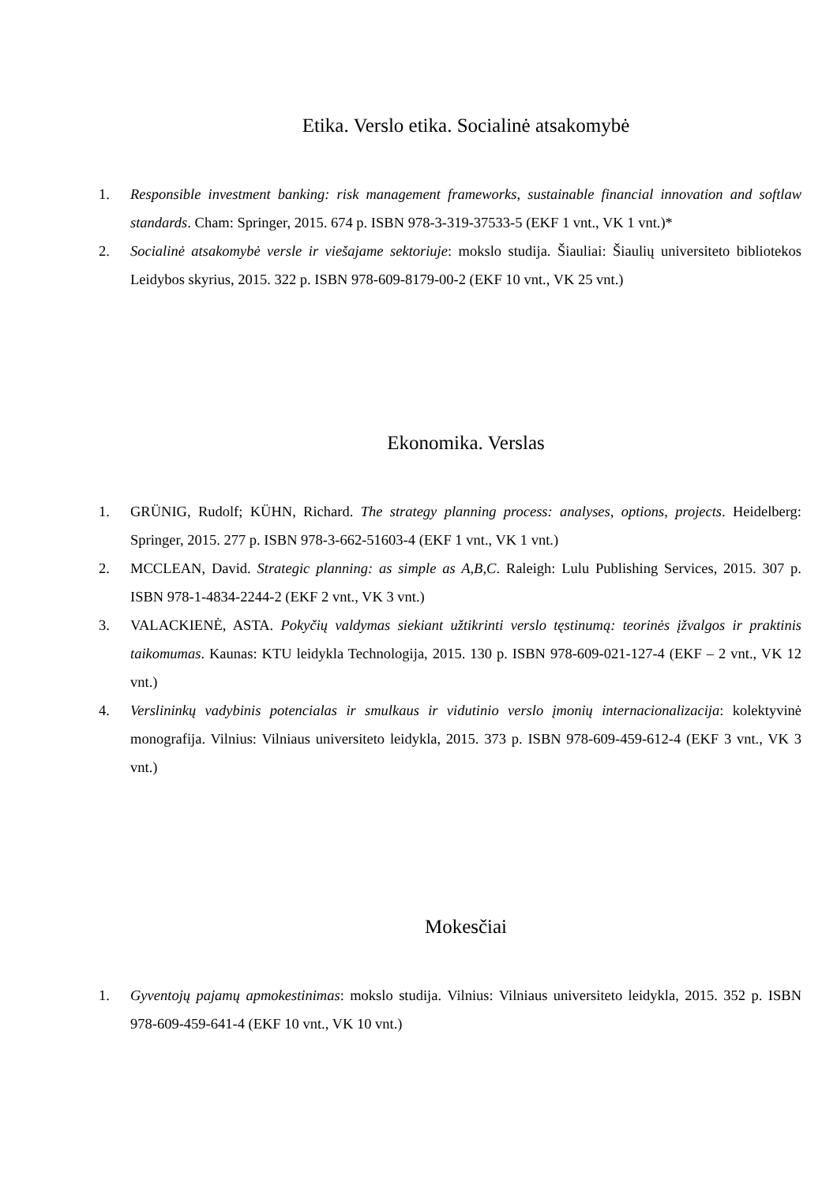Etika. Verslo etika. Socialinė atsakomybė
1. Responsible investment banking: risk management frameworks, sustainable financial innovation and softlaw standards. Cham: Springer, 2015. 674 p. ISBN 978-3-319-37533-5 (EKF 1 vnt., VK 1 vnt.)*
2. Socialinė atsakomybė versle ir viešajame sektoriuje: mokslo studija. Šiauliai: Šiaulių universiteto bibliotekos Leidybos skyrius, 2015. 322 p. ISBN 978-609-8179-00-2 (EKF 10 vnt., VK 25 vnt.)
Ekonomika. Verslas
1. GRÜNIG, Rudolf; KÜHN, Richard. The strategy planning process: analyses, options, projects. Heidelberg: Springer, 2015. 277 p. ISBN 978-3-662-51603-4 (EKF 1 vnt., VK 1 vnt.)
2. MCCLEAN, David. Strategic planning: as simple as A,B,C. Raleigh: Lulu Publishing Services, 2015. 307 p. ISBN 978-1-4834-2244-2 (EKF 2 vnt., VK 3 vnt.)
3. VALACKIENĖ, ASTA. Pokyčių valdymas siekiant užtikrinti verslo tęstinumą: teorinės įžvalgos ir praktinis taikomumas. Kaunas: KTU leidykla Technologija, 2015. 130 p. ISBN 978-609-021-127-4 (EKF – 2 vnt., VK 12 vnt.)
4. Verslininkų vadybinis potencialas ir smulkaus ir vidutinio verslo įmonių internacionalizacija: kolektyvinė monografija. Vilnius: Vilniaus universiteto leidykla, 2015. 373 p. ISBN 978-609-459-612-4 (EKF 3 vnt., VK 3 vnt.)
Mokesčiai
1. Gyventojų pajamų apmokestinimas: mokslo studija. Vilnius: Vilniaus universiteto leidykla, 2015. 352 p. ISBN 978-609-459-641-4 (EKF 10 vnt., VK 10 vnt.)